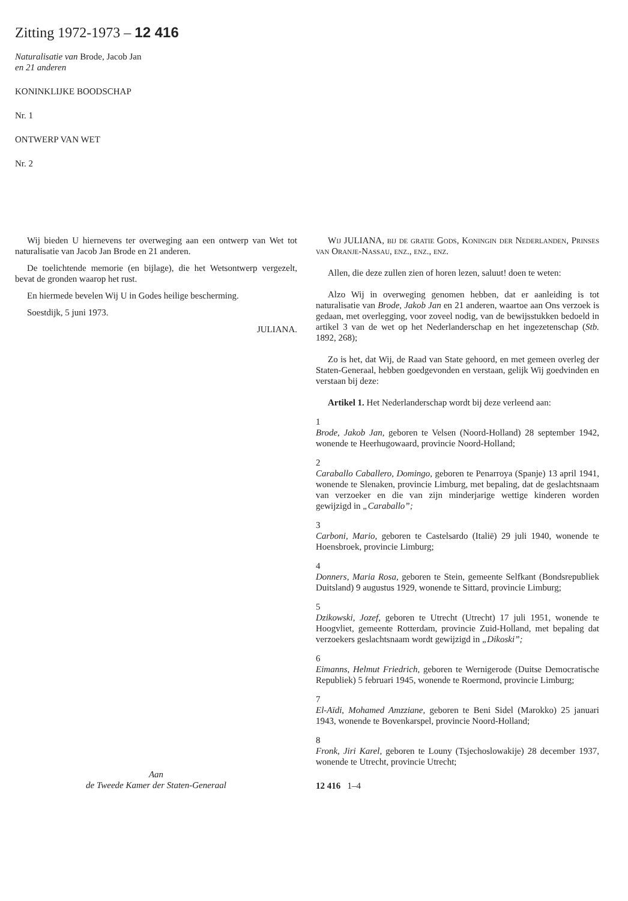Zitting 1972-1973 – 12 416
Naturalisatie van Brode, Jacob Jan
en 21 anderen
KONINKLIJKE BOODSCHAP
Nr. 1
ONTWERP VAN WET
Nr. 2
Wij bieden U hiernevens ter overweging aan een ontwerp van Wet tot naturalisatie van Jacob Jan Brode en 21 anderen.
De toelichtende memorie (en bijlage), die het Wetsontwerp vergezelt, bevat de gronden waarop het rust.
En hiermede bevelen Wij U in Godes heilige bescherming.
Soestdijk, 5 juni 1973.
JULIANA.
Aan
de Tweede Kamer der Staten-Generaal
Wij JULIANA, bij de gratie Gods, Koningin der Nederlanden, Prinses van Oranje-Nassau, enz., enz., enz.
Allen, die deze zullen zien of horen lezen, saluut! doen te weten:
Alzo Wij in overweging genomen hebben, dat er aanleiding is tot naturalisatie van Brode, Jakob Jan en 21 anderen, waartoe aan Ons verzoek is gedaan, met overlegging, voor zoveel nodig, van de bewijsstukken bedoeld in artikel 3 van de wet op het Nederlanderschap en het ingezetenschap (Stb. 1892, 268);
Zo is het, dat Wij, de Raad van State gehoord, en met gemeen overleg der Staten-Generaal, hebben goedgevonden en verstaan, gelijk Wij goedvinden en verstaan bij deze:
Artikel 1. Het Nederlanderschap wordt bij deze verleend aan:
1
Brode, Jakob Jan, geboren te Velsen (Noord-Holland) 28 september 1942, wonende te Heerhugowaard, provincie Noord-Holland;
2
Caraballo Caballero, Domingo, geboren te Penarroya (Spanje) 13 april 1941, wonende te Slenaken, provincie Limburg, met bepaling, dat de geslachtsnaam van verzoeker en die van zijn minderjarige wettige kinderen worden gewijzigd in „Caraballo”;
3
Carboni, Mario, geboren te Castelsardo (Italië) 29 juli 1940, wonende te Hoensbroek, provincie Limburg;
4
Donners, Maria Rosa, geboren te Stein, gemeente Selfkant (Bondsrepubliek Duitsland) 9 augustus 1929, wonende te Sittard, provincie Limburg;
5
Dzikowski, Jozef, geboren te Utrecht (Utrecht) 17 juli 1951, wonende te Hoogvliet, gemeente Rotterdam, provincie Zuid-Holland, met bepaling dat verzoekers geslachtsnaam wordt gewijzigd in „Dikoski”;
6
Eimanns, Helmut Friedrich, geboren te Wernigerode (Duitse Democratische Republiek) 5 februari 1945, wonende te Roermond, provincie Limburg;
7
El-Aïdi, Mohamed Amzziane, geboren te Beni Sidel (Marokko) 25 januari 1943, wonende te Bovenkarspel, provincie Noord-Holland;
8
Fronk, Jiri Karel, geboren te Louny (Tsjechoslowakije) 28 december 1937, wonende te Utrecht, provincie Utrecht;
12 416 1–4